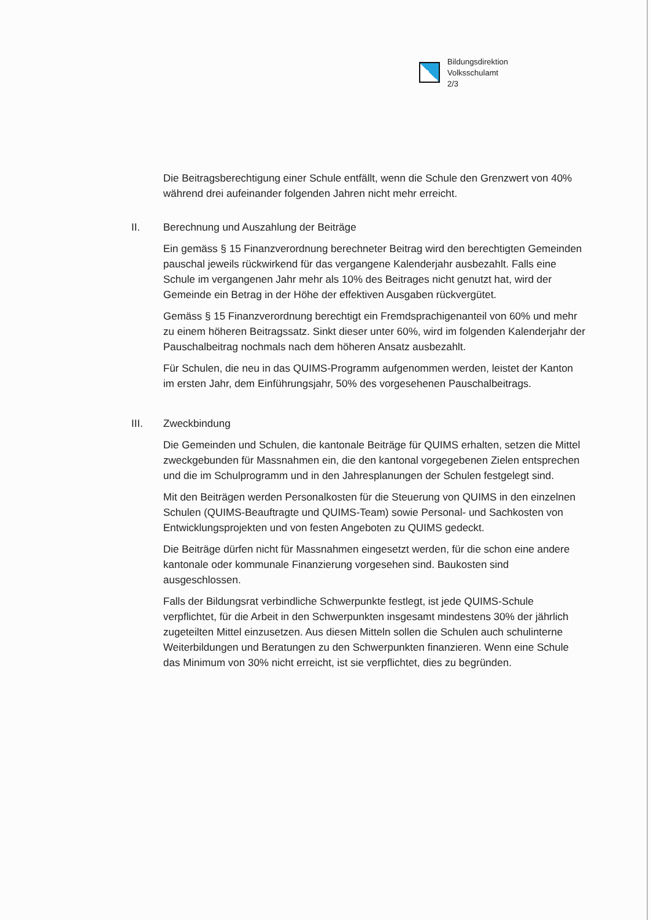Bildungsdirektion
Volksschulamt
2/3
Die Beitragsberechtigung einer Schule entfällt, wenn die Schule den Grenzwert von 40% während drei aufeinander folgenden Jahren nicht mehr erreicht.
II. Berechnung und Auszahlung der Beiträge
Ein gemäss § 15 Finanzverordnung berechneter Beitrag wird den berechtigten Gemeinden pauschal jeweils rückwirkend für das vergangene Kalenderjahr ausbezahlt. Falls eine Schule im vergangenen Jahr mehr als 10% des Beitrages nicht genutzt hat, wird der Gemeinde ein Betrag in der Höhe der effektiven Ausgaben rückvergütet.
Gemäss § 15 Finanzverordnung berechtigt ein Fremdsprachigenanteil von 60% und mehr zu einem höheren Beitragssatz. Sinkt dieser unter 60%, wird im folgenden Kalenderjahr der Pauschalbeitrag nochmals nach dem höheren Ansatz ausbezahlt.
Für Schulen, die neu in das QUIMS-Programm aufgenommen werden, leistet der Kanton im ersten Jahr, dem Einführungsjahr, 50% des vorgesehenen Pauschalbeitrags.
III. Zweckbindung
Die Gemeinden und Schulen, die kantonale Beiträge für QUIMS erhalten, setzen die Mittel zweckgebunden für Massnahmen ein, die den kantonal vorgegebenen Zielen entsprechen und die im Schulprogramm und in den Jahresplanungen der Schulen festgelegt sind.
Mit den Beiträgen werden Personalkosten für die Steuerung von QUIMS in den einzelnen Schulen (QUIMS-Beauftragte und QUIMS-Team) sowie Personal- und Sachkosten von Entwicklungsprojekten und von festen Angeboten zu QUIMS gedeckt.
Die Beiträge dürfen nicht für Massnahmen eingesetzt werden, für die schon eine andere kantonale oder kommunale Finanzierung vorgesehen sind. Baukosten sind ausgeschlossen.
Falls der Bildungsrat verbindliche Schwerpunkte festlegt, ist jede QUIMS-Schule verpflichtet, für die Arbeit in den Schwerpunkten insgesamt mindestens 30% der jährlich zugeteilten Mittel einzusetzen. Aus diesen Mitteln sollen die Schulen auch schulinterne Weiterbildungen und Beratungen zu den Schwerpunkten finanzieren. Wenn eine Schule das Minimum von 30% nicht erreicht, ist sie verpflichtet, dies zu begründen.